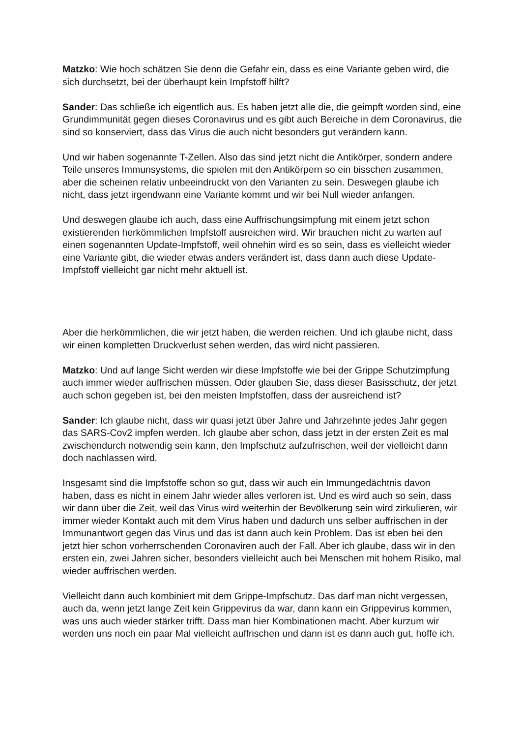Matzko: Wie hoch schätzen Sie denn die Gefahr ein, dass es eine Variante geben wird, die sich durchsetzt, bei der überhaupt kein Impfstoff hilft?
Sander: Das schließe ich eigentlich aus. Es haben jetzt alle die, die geimpft worden sind, eine Grundimmunität gegen dieses Coronavirus und es gibt auch Bereiche in dem Coronavirus, die sind so konserviert, dass das Virus die auch nicht besonders gut verändern kann.
Und wir haben sogenannte T-Zellen. Also das sind jetzt nicht die Antikörper, sondern andere Teile unseres Immunsystems, die spielen mit den Antikörpern so ein bisschen zusammen, aber die scheinen relativ unbeeindruckt von den Varianten zu sein. Deswegen glaube ich nicht, dass jetzt irgendwann eine Variante kommt und wir bei Null wieder anfangen.
Und deswegen glaube ich auch, dass eine Auffrischungsimpfung mit einem jetzt schon existierenden herkömmlichen Impfstoff ausreichen wird. Wir brauchen nicht zu warten auf einen sogenannten Update-Impfstoff, weil ohnehin wird es so sein, dass es vielleicht wieder eine Variante gibt, die wieder etwas anders verändert ist, dass dann auch diese Update-Impfstoff vielleicht gar nicht mehr aktuell ist.
Aber die herkömmlichen, die wir jetzt haben, die werden reichen. Und ich glaube nicht, dass wir einen kompletten Druckverlust sehen werden, das wird nicht passieren.
Matzko: Und auf lange Sicht werden wir diese Impfstoffe wie bei der Grippe Schutzimpfung auch immer wieder auffrischen müssen. Oder glauben Sie, dass dieser Basisschutz, der jetzt auch schon gegeben ist, bei den meisten Impfstoffen, dass der ausreichend ist?
Sander: Ich glaube nicht, dass wir quasi jetzt über Jahre und Jahrzehnte jedes Jahr gegen das SARS-Cov2 impfen werden. Ich glaube aber schon, dass jetzt in der ersten Zeit es mal zwischendurch notwendig sein kann, den Impfschutz aufzufrischen, weil der vielleicht dann doch nachlassen wird.
Insgesamt sind die Impfstoffe schon so gut, dass wir auch ein Immungedächtnis davon haben, dass es nicht in einem Jahr wieder alles verloren ist. Und es wird auch so sein, dass wir dann über die Zeit, weil das Virus wird weiterhin der Bevölkerung sein wird zirkulieren, wir immer wieder Kontakt auch mit dem Virus haben und dadurch uns selber auffrischen in der Immunantwort gegen das Virus und das ist dann auch kein Problem. Das ist eben bei den jetzt hier schon vorherrschenden Coronaviren auch der Fall. Aber ich glaube, dass wir in den ersten ein, zwei Jahren sicher, besonders vielleicht auch bei Menschen mit hohem Risiko, mal wieder auffrischen werden.
Vielleicht dann auch kombiniert mit dem Grippe-Impfschutz. Das darf man nicht vergessen, auch da, wenn jetzt lange Zeit kein Grippevirus da war, dann kann ein Grippevirus kommen, was uns auch wieder stärker trifft. Dass man hier Kombinationen macht. Aber kurzum wir werden uns noch ein paar Mal vielleicht auffrischen und dann ist es dann auch gut, hoffe ich.